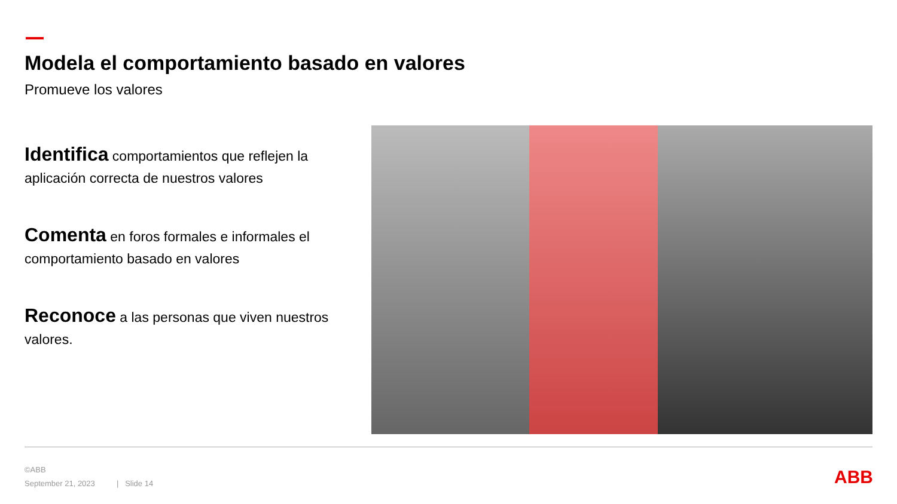Modela el comportamiento basado en valores
Promueve los valores
Identifica comportamientos que reflejen la aplicación correcta de nuestros valores
Comenta en foros formales e informales el comportamiento basado en valores
Reconoce a las personas que viven nuestros valores.
©ABB
September 21, 2023 | Slide 14
ABB